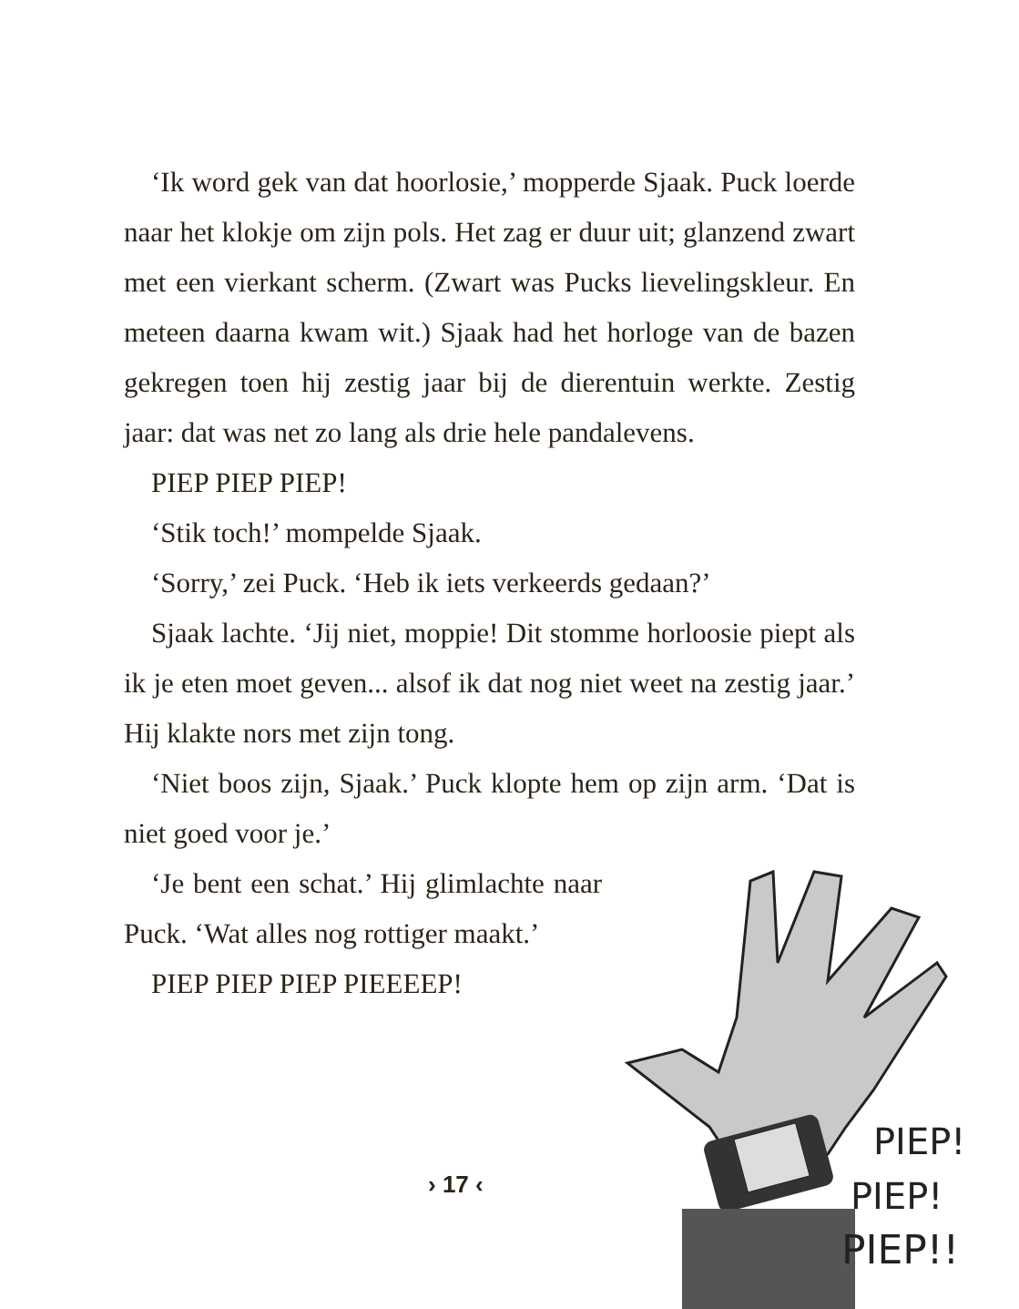‘Ik word gek van dat hoorlosie,’ mopperde Sjaak. Puck loerde naar het klokje om zijn pols. Het zag er duur uit; glanzend zwart met een vierkant scherm. (Zwart was Pucks lievelingskleur. En meteen daarna kwam wit.) Sjaak had het horloge van de bazen gekregen toen hij zestig jaar bij de dierentuin werkte. Zestig jaar: dat was net zo lang als drie hele pandalevens.
PIEP PIEP PIEP!
‘Stik toch!’ mompelde Sjaak.
‘Sorry,’ zei Puck. ‘Heb ik iets verkeerds gedaan?’
Sjaak lachte. ‘Jij niet, moppie! Dit stomme horloosie piept als ik je eten moet geven... alsof ik dat nog niet weet na zestig jaar.’ Hij klakte nors met zijn tong.
‘Niet boos zijn, Sjaak.’ Puck klopte hem op zijn arm. ‘Dat is niet goed voor je.’
‘Je bent een schat.’ Hij glimlachte naar Puck. ‘Wat alles nog rottiger maakt.’
PIEP PIEP PIEP PIEEEEP!
PIEP!
PIEP!
PIEP!!
› 17 ‹